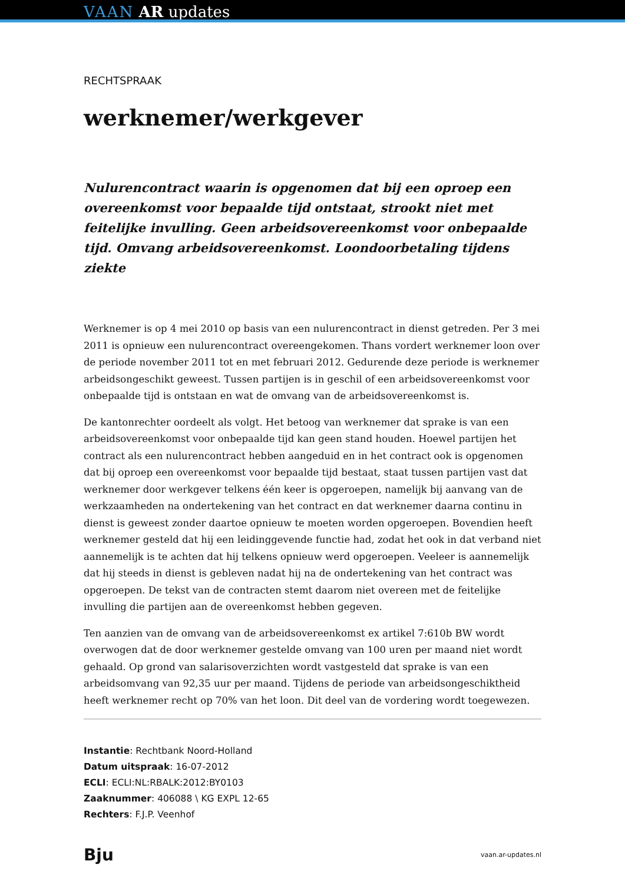VAAN AR updates
RECHTSPRAAK
werknemer/werkgever
Nulurencontract waarin is opgenomen dat bij een oproep een overeenkomst voor bepaalde tijd ontstaat, strookt niet met feitelijke invulling. Geen arbeidsovereenkomst voor onbepaalde tijd. Omvang arbeidsovereenkomst. Loondoorbetaling tijdens ziekte
Werknemer is op 4 mei 2010 op basis van een nulurencontract in dienst getreden. Per 3 mei 2011 is opnieuw een nulurencontract overeengekomen. Thans vordert werknemer loon over de periode november 2011 tot en met februari 2012. Gedurende deze periode is werknemer arbeidsongeschikt geweest. Tussen partijen is in geschil of een arbeidsovereenkomst voor onbepaalde tijd is ontstaan en wat de omvang van de arbeidsovereenkomst is.
De kantonrechter oordeelt als volgt. Het betoog van werknemer dat sprake is van een arbeidsovereenkomst voor onbepaalde tijd kan geen stand houden. Hoewel partijen het contract als een nulurencontract hebben aangeduid en in het contract ook is opgenomen dat bij oproep een overeenkomst voor bepaalde tijd bestaat, staat tussen partijen vast dat werknemer door werkgever telkens één keer is opgeroepen, namelijk bij aanvang van de werkzaamheden na ondertekening van het contract en dat werknemer daarna continu in dienst is geweest zonder daartoe opnieuw te moeten worden opgeroepen. Bovendien heeft werknemer gesteld dat hij een leidinggevende functie had, zodat het ook in dat verband niet aannemelijk is te achten dat hij telkens opnieuw werd opgeroepen. Veeleer is aannemelijk dat hij steeds in dienst is gebleven nadat hij na de ondertekening van het contract was opgeroepen. De tekst van de contracten stemt daarom niet overeen met de feitelijke invulling die partijen aan de overeenkomst hebben gegeven.
Ten aanzien van de omvang van de arbeidsovereenkomst ex artikel 7:610b BW wordt overwogen dat de door werknemer gestelde omvang van 100 uren per maand niet wordt gehaald. Op grond van salarisoverzichten wordt vastgesteld dat sprake is van een arbeidsomvang van 92,35 uur per maand. Tijdens de periode van arbeidsongeschiktheid heeft werknemer recht op 70% van het loon. Dit deel van de vordering wordt toegewezen.
Instantie: Rechtbank Noord-Holland
Datum uitspraak: 16-07-2012
ECLI: ECLI:NL:RBALK:2012:BY0103
Zaaknummer: 406088 \ KG EXPL 12-65
Rechters: F.J.P. Veenhof
Bju vaan.ar-updates.nl